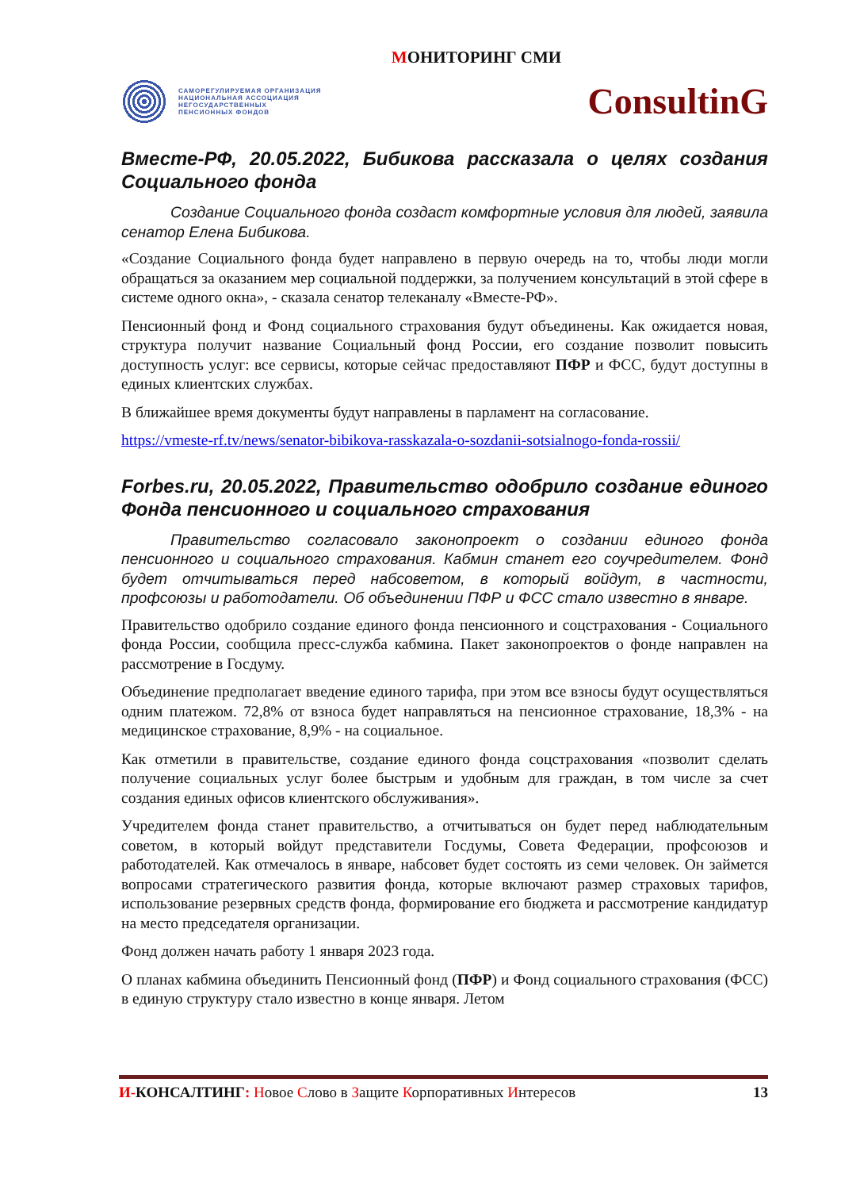МОНИТОРИНГ СМИ
САМОРЕГУЛИРУЕМАЯ ОРГАНИЗАЦИЯ
НАЦИОНАЛЬНАЯ АССОЦИАЦИЯ
НЕГОСУДАРСТВЕННЫХ
ПЕНСИОННЫХ ФОНДОВ
ConsultinG
Вместе-РФ, 20.05.2022, Бибикова рассказала о целях создания Социального фонда
Создание Социального фонда создаст комфортные условия для людей, заявила сенатор Елена Бибикова.
«Создание Социального фонда будет направлено в первую очередь на то, чтобы люди могли обращаться за оказанием мер социальной поддержки, за получением консультаций в этой сфере в системе одного окна», - сказала сенатор телеканалу «Вместе-РФ».
Пенсионный фонд и Фонд социального страхования будут объединены. Как ожидается новая, структура получит название Социальный фонд России, его создание позволит повысить доступность услуг: все сервисы, которые сейчас предоставляют ПФР и ФСС, будут доступны в единых клиентских службах.
В ближайшее время документы будут направлены в парламент на согласование.
https://vmeste-rf.tv/news/senator-bibikova-rasskazala-o-sozdanii-sotsialnogo-fonda-rossii/
Forbes.ru, 20.05.2022, Правительство одобрило создание единого Фонда пенсионного и социального страхования
Правительство согласовало законопроект о создании единого фонда пенсионного и социального страхования. Кабмин станет его соучредителем. Фонд будет отчитываться перед набсоветом, в который войдут, в частности, профсоюзы и работодатели. Об объединении ПФР и ФСС стало известно в январе.
Правительство одобрило создание единого фонда пенсионного и соцстрахования - Социального фонда России, сообщила пресс-служба кабмина. Пакет законопроектов о фонде направлен на рассмотрение в Госдуму.
Объединение предполагает введение единого тарифа, при этом все взносы будут осуществляться одним платежом. 72,8% от взноса будет направляться на пенсионное страхование, 18,3% - на медицинское страхование, 8,9% - на социальное.
Как отметили в правительстве, создание единого фонда соцстрахования «позволит сделать получение социальных услуг более быстрым и удобным для граждан, в том числе за счет создания единых офисов клиентского обслуживания».
Учредителем фонда станет правительство, а отчитываться он будет перед наблюдательным советом, в который войдут представители Госдумы, Совета Федерации, профсоюзов и работодателей. Как отмечалось в январе, набсовет будет состоять из семи человек. Он займется вопросами стратегического развития фонда, которые включают размер страховых тарифов, использование резервных средств фонда, формирование его бюджета и рассмотрение кандидатур на место председателя организации.
Фонд должен начать работу 1 января 2023 года.
О планах кабмина объединить Пенсионный фонд (ПФР) и Фонд социального страхования (ФСС) в единую структуру стало известно в конце января. Летом
И-КОНСАЛТИНГ: Новое Слово в Защите Корпоративных Интересов
13